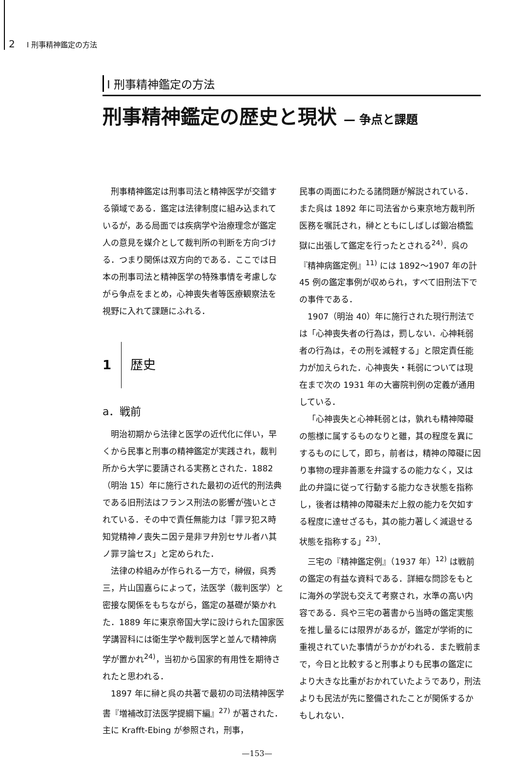2 I 刑事精神鑑定の方法
I 刑事精神鑑定の方法
刑事精神鑑定の歴史と現状 — 争点と課題
刑事精神鑑定は刑事司法と精神医学が交錯する領域である．鑑定は法律制度に組み込まれているが，ある局面では疾病学や治療理念が鑑定人の意見を媒介として裁判所の判断を方向づける．つまり関係は双方向的である．ここでは日本の刑事司法と精神医学の特殊事情を考慮しながら争点をまとめ，心神喪失者等医療観察法を視野に入れて課題にふれる．
1 歴史
a．戦前
明治初期から法律と医学の近代化に伴い，早くから民事と刑事の精神鑑定が実践され，裁判所から大学に要請される実務とされた．1882（明治 15）年に施行された最初の近代的刑法典である旧刑法はフランス刑法の影響が強いとされている．その中で責任無能力は「罪ヲ犯ス時知覚精神ノ喪失ニ因テ是非ヲ弁別セサル者ハ其ノ罪ヲ論セス」と定められた．
法律の枠組みが作られる一方で，榊俶，呉秀三，片山国嘉らによって，法医学（裁判医学）と密接な関係をもちながら，鑑定の基礎が築かれた．1889 年に東京帝国大学に設けられた国家医学講習科には衛生学や裁判医学と並んで精神病学が置かれ<sup>24)</sup>，当初から国家的有用性を期待されたと思われる．
1897 年に榊と呉の共著で最初の司法精神医学書『増補改訂法医学提綱下編』<sup>27)</sup> が著された．主に Krafft-Ebing が参照され，刑事，
民事の両面にわたる諸問題が解説されている．また呉は 1892 年に司法省から東京地方裁判所医務を嘱託され，榊とともにしばしば鍛冶橋監獄に出張して鑑定を行ったとされる<sup>24)</sup>．呉の『精神病鑑定例』<sup>11)</sup> には 1892〜1907 年の計 45 例の鑑定事例が収められ，すべて旧刑法下での事件である．
1907（明治 40）年に施行された現行刑法では「心神喪失者の行為は，罰しない．心神耗弱者の行為は，その刑を減軽する」と限定責任能力が加えられた．心神喪失・耗弱については現在まで次の 1931 年の大審院判例の定義が通用している．
「心神喪失と心神耗弱とは，孰れも精神障礙の態様に属するものなりと雖，其の程度を異にするものにして，即ち，前者は，精神の障礙に因り事物の理非善悪を弁識するの能力なく，又は此の弁識に従って行動する能力なき状態を指称し，後者は精神の障礙未だ上叙の能力を欠如する程度に達せざるも，其の能力著しく減退せる状態を指称する」<sup>23)</sup>．
三宅の『精神鑑定例』（1937 年）<sup>12)</sup> は戦前の鑑定の有益な資料である．詳細な問診をもとに海外の学説も交えて考察され，水準の高い内容である．呉や三宅の著書から当時の鑑定実態を推し量るには限界があるが，鑑定が学術的に重視されていた事情がうかがわれる．また戦前まで，今日と比較すると刑事よりも民事の鑑定により大きな比重がおかれていたようであり，刑法よりも民法が先に整備されたことが関係するかもしれない．
—153—